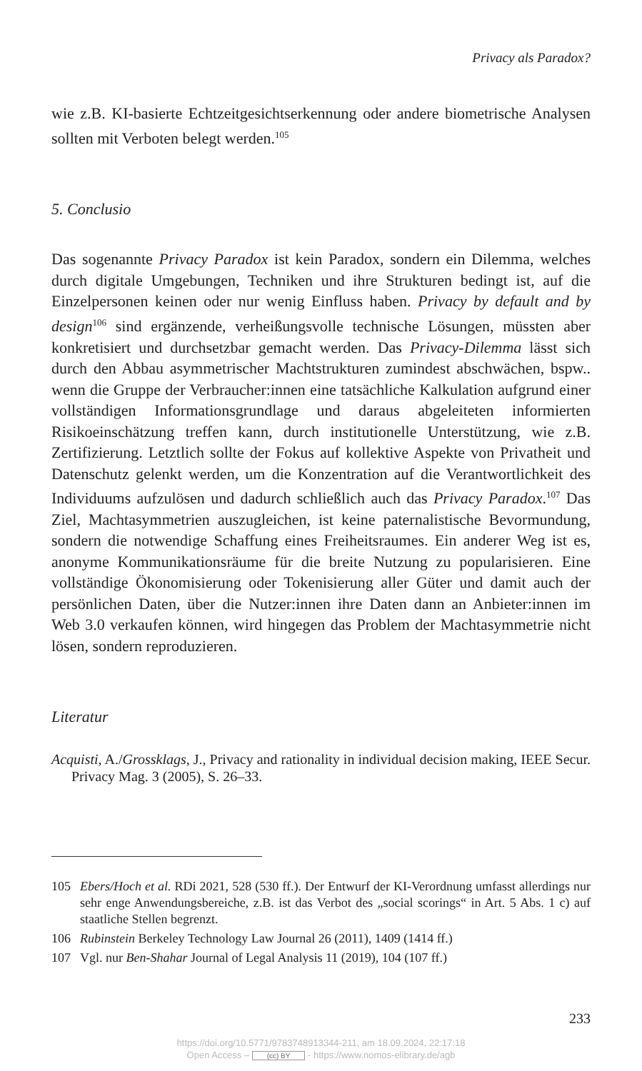Privacy als Paradox?
wie z.B. KI-basierte Echtzeitgesichtserkennung oder andere biometrische Analysen sollten mit Verboten belegt werden.<sup>105</sup>
5. Conclusio
Das sogenannte Privacy Paradox ist kein Paradox, sondern ein Dilemma, welches durch digitale Umgebungen, Techniken und ihre Strukturen bedingt ist, auf die Einzelpersonen keinen oder nur wenig Einfluss haben. Privacy by default and by design<sup>106</sup> sind ergänzende, verheißungsvolle technische Lösungen, müssten aber konkretisiert und durchsetzbar gemacht werden. Das Privacy-Dilemma lässt sich durch den Abbau asymmetrischer Machtstrukturen zumindest abschwächen, bspw.. wenn die Gruppe der Verbraucher:innen eine tatsächliche Kalkulation aufgrund einer vollständigen Informationsgrundlage und daraus abgeleiteten informierten Risikoeinschätzung treffen kann, durch institutionelle Unterstützung, wie z.B. Zertifizierung. Letztlich sollte der Fokus auf kollektive Aspekte von Privatheit und Datenschutz gelenkt werden, um die Konzentration auf die Verantwortlichkeit des Individuums aufzulösen und dadurch schließlich auch das Privacy Paradox.<sup>107</sup> Das Ziel, Machtasymmetrien auszugleichen, ist keine paternalistische Bevormundung, sondern die notwendige Schaffung eines Freiheitsraumes. Ein anderer Weg ist es, anonyme Kommunikationsräume für die breite Nutzung zu popularisieren. Eine vollständige Ökonomisierung oder Tokenisierung aller Güter und damit auch der persönlichen Daten, über die Nutzer:innen ihre Daten dann an Anbieter:innen im Web 3.0 verkaufen können, wird hingegen das Problem der Machtasymmetrie nicht lösen, sondern reproduzieren.
Literatur
Acquisti, A./Grossklags, J., Privacy and rationality in individual decision making, IEEE Secur. Privacy Mag. 3 (2005), S. 26–33.
105 Ebers/Hoch et al. RDi 2021, 528 (530 ff.). Der Entwurf der KI-Verordnung umfasst allerdings nur sehr enge Anwendungsbereiche, z.B. ist das Verbot des „social scorings“ in Art. 5 Abs. 1 c) auf staatliche Stellen begrenzt.
106 Rubinstein Berkeley Technology Law Journal 26 (2011), 1409 (1414 ff.)
107 Vgl. nur Ben-Shahar Journal of Legal Analysis 11 (2019), 104 (107 ff.)
233
https://doi.org/10.5771/9783748913344-211, am 18.09.2024, 22:17:18
Open Access – (cc) BY - https://www.nomos-elibrary.de/agb